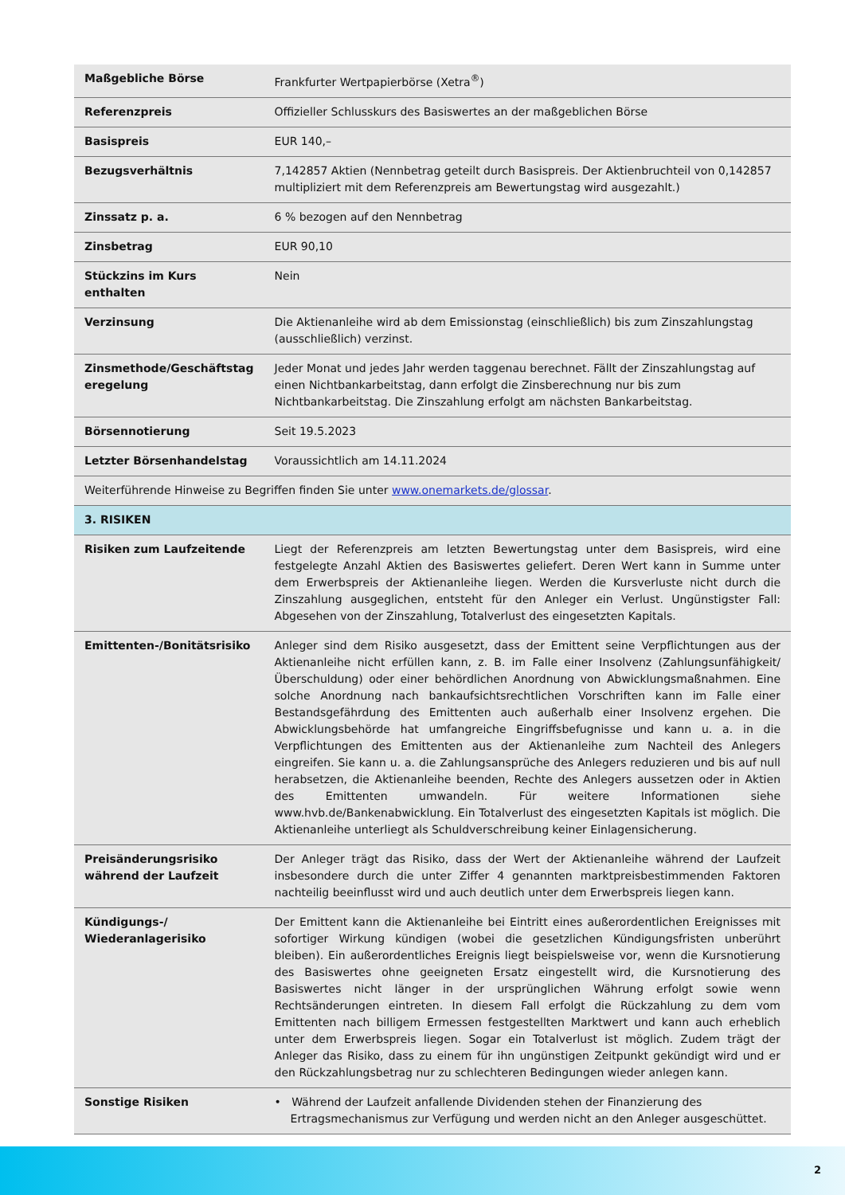| Maßgebliche Börse | Frankfurter Wertpapierbörse (Xetra<sup>®</sup>) |
| Referenzpreis | Offizieller Schlusskurs des Basiswertes an der maßgeblichen Börse |
| Basispreis | EUR 140,– |
| Bezugsverhältnis | 7,142857 Aktien (Nennbetrag geteilt durch Basispreis. Der Aktienbruchteil von 0,142857 multipliziert mit dem Referenzpreis am Bewertungstag wird ausgezahlt.) |
| Zinssatz p. a. | 6 % bezogen auf den Nennbetrag |
| Zinsbetrag | EUR 90,10 |
| Stückzins im Kurs enthalten | Nein |
| Verzinsung | Die Aktienanleihe wird ab dem Emissionstag (einschließlich) bis zum Zinszahlungstag (ausschließlich) verzinst. |
| Zinsmethode/Geschäftstag eregelung | Jeder Monat und jedes Jahr werden taggenau berechnet. Fällt der Zinszahlungstag auf einen Nichtbankarbeitstag, dann erfolgt die Zinsberechnung nur bis zum Nichtbankarbeitstag. Die Zinszahlung erfolgt am nächsten Bankarbeitstag. |
| Börsennotierung | Seit 19.5.2023 |
| Letzter Börsenhandelstag | Voraussichtlich am 14.11.2024 |
| Weiterführende Hinweise zu Begriffen finden Sie unter www.onemarkets.de/glossar . | |
| 3. RISIKEN | |
| Risiken zum Laufzeitende | Liegt der Referenzpreis am letzten Bewertungstag unter dem Basispreis, wird eine festgelegte Anzahl Aktien des Basiswertes geliefert. Deren Wert kann in Summe unter dem Erwerbspreis der Aktienanleihe liegen. Werden die Kursverluste nicht durch die Zinszahlung ausgeglichen, entsteht für den Anleger ein Verlust. Ungünstigster Fall: Abgesehen von der Zinszahlung, Totalverlust des eingesetzten Kapitals. |
| Emittenten-/Bonitätsrisiko | Anleger sind dem Risiko ausgesetzt, dass der Emittent seine Verpflichtungen aus der Aktienanleihe nicht erfüllen kann, z. B. im Falle einer Insolvenz (Zahlungsunfähigkeit/Überschuldung) oder einer behördlichen Anordnung von Abwicklungsmaßnahmen. Eine solche Anordnung nach bankaufsichtsrechtlichen Vorschriften kann im Falle einer Bestandsgefährdung des Emittenten auch außerhalb einer Insolvenz ergehen. Die Abwicklungsbehörde hat umfangreiche Eingriffsbefugnisse und kann u. a. in die Verpflichtungen des Emittenten aus der Aktienanleihe zum Nachteil des Anlegers eingreifen. Sie kann u. a. die Zahlungsansprüche des Anlegers reduzieren und bis auf null herabsetzen, die Aktienanleihe beenden, Rechte des Anlegers aussetzen oder in Aktien des Emittenten umwandeln. Für weitere Informationen siehe www.hvb.de/Bankenabwicklung. Ein Totalverlust des eingesetzten Kapitals ist möglich. Die Aktienanleihe unterliegt als Schuldverschreibung keiner Einlagensicherung. |
| Preisänderungsrisiko während der Laufzeit | Der Anleger trägt das Risiko, dass der Wert der Aktienanleihe während der Laufzeit insbesondere durch die unter Ziffer 4 genannten marktpreisbestimmenden Faktoren nachteilig beeinflusst wird und auch deutlich unter dem Erwerbspreis liegen kann. |
| Kündigungs-/ Wiederanlagerisiko | Der Emittent kann die Aktienanleihe bei Eintritt eines außerordentlichen Ereignisses mit sofortiger Wirkung kündigen (wobei die gesetzlichen Kündigungsfristen unberührt bleiben). Ein außerordentliches Ereignis liegt beispielsweise vor, wenn die Kursnotierung des Basiswertes ohne geeigneten Ersatz eingestellt wird, die Kursnotierung des Basiswertes nicht länger in der ursprünglichen Währung erfolgt sowie wenn Rechtsänderungen eintreten. In diesem Fall erfolgt die Rückzahlung zu dem vom Emittenten nach billigem Ermessen festgestellten Marktwert und kann auch erheblich unter dem Erwerbspreis liegen. Sogar ein Totalverlust ist möglich. Zudem trägt der Anleger das Risiko, dass zu einem für ihn ungünstigen Zeitpunkt gekündigt wird und er den Rückzahlungsbetrag nur zu schlechteren Bedingungen wieder anlegen kann. |
| Sonstige Risiken | • Während der Laufzeit anfallende Dividenden stehen der Finanzierung des Ertragsmechanismus zur Verfügung und werden nicht an den Anleger ausgeschüttet. |
2